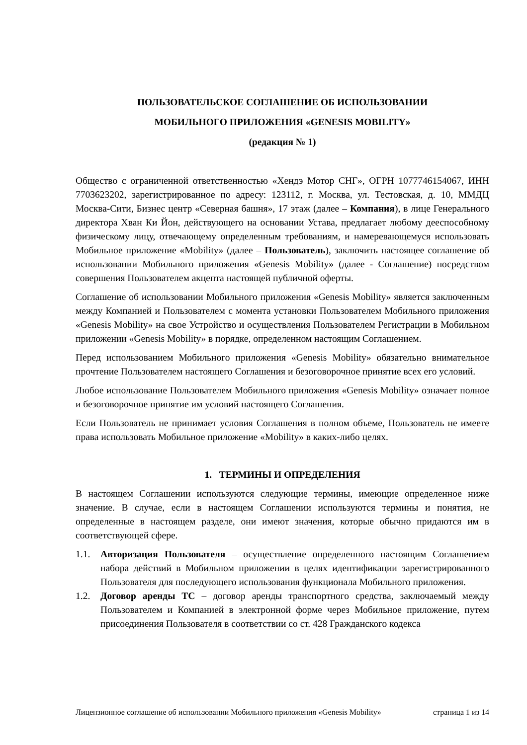ПОЛЬЗОВАТЕЛЬСКОЕ СОГЛАШЕНИЕ ОБ ИСПОЛЬЗОВАНИИ
МОБИЛЬНОГО ПРИЛОЖЕНИЯ «GENESIS MOBILITY»
(редакция № 1)
Общество с ограниченной ответственностью «Хендэ Мотор СНГ», ОГРН 1077746154067, ИНН 7703623202, зарегистрированное по адресу: 123112, г. Москва, ул. Тестовская, д. 10, ММДЦ Москва-Сити, Бизнес центр «Северная башня», 17 этаж (далее – Компания), в лице Генерального директора Хван Ки Йон, действующего на основании Устава, предлагает любому дееспособному физическому лицу, отвечающему определенным требованиям, и намеревающемуся использовать Мобильное приложение «Mobility» (далее – Пользователь), заключить настоящее соглашение об использовании Мобильного приложения «Genesis Mobility» (далее - Соглашение) посредством совершения Пользователем акцепта настоящей публичной оферты.
Соглашение об использовании Мобильного приложения «Genesis Mobility» является заключенным между Компанией и Пользователем с момента установки Пользователем Мобильного приложения «Genesis Mobility» на свое Устройство и осуществления Пользователем Регистрации в Мобильном приложении «Genesis Mobility» в порядке, определенном настоящим Соглашением.
Перед использованием Мобильного приложения «Genesis Mobility» обязательно внимательное прочтение Пользователем настоящего Соглашения и безоговорочное принятие всех его условий.
Любое использование Пользователем Мобильного приложения «Genesis Mobility» означает полное и безоговорочное принятие им условий настоящего Соглашения.
Если Пользователь не принимает условия Соглашения в полном объеме, Пользователь не имеете права использовать Мобильное приложение «Mobility» в каких-либо целях.
1. ТЕРМИНЫ И ОПРЕДЕЛЕНИЯ
В настоящем Соглашении используются следующие термины, имеющие определенное ниже значение. В случае, если в настоящем Соглашении используются термины и понятия, не определенные в настоящем разделе, они имеют значения, которые обычно придаются им в соответствующей сфере.
1.1. Авторизация Пользователя – осуществление определенного настоящим Соглашением набора действий в Мобильном приложении в целях идентификации зарегистрированного Пользователя для последующего использования функционала Мобильного приложения.
1.2. Договор аренды ТС – договор аренды транспортного средства, заключаемый между Пользователем и Компанией в электронной форме через Мобильное приложение, путем присоединения Пользователя в соответствии со ст. 428 Гражданского кодекса
Лицензионное соглашение об использовании Мобильного приложения «Genesis Mobility» страница 1 из 14